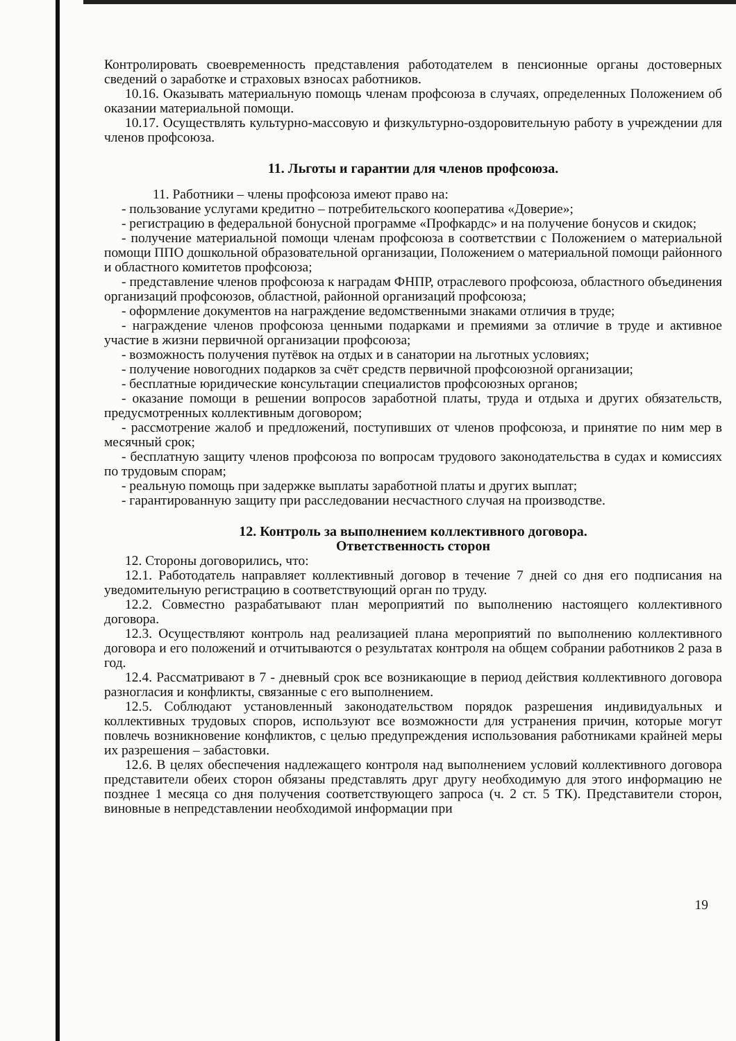Контролировать своевременность представления работодателем в пенсионные органы достоверных сведений о заработке и страховых взносах работников.
10.16. Оказывать материальную помощь членам профсоюза в случаях, определенных Положением об оказании материальной помощи.
10.17. Осуществлять культурно-массовую и физкультурно-оздоровительную работу в учреждении для членов профсоюза.
11. Льготы и гарантии для членов профсоюза.
11. Работники – члены профсоюза имеют право на:
- пользование услугами кредитно – потребительского кооператива «Доверие»;
- регистрацию в федеральной бонусной программе «Профкардс» и на получение бонусов и скидок;
- получение материальной помощи членам профсоюза в соответствии с Положением о материальной помощи ППО дошкольной образовательной организации, Положением о материальной помощи районного и областного комитетов профсоюза;
- представление членов профсоюза к наградам ФНПР, отраслевого профсоюза, областного объединения организаций профсоюзов, областной, районной организаций профсоюза;
- оформление документов на награждение ведомственными знаками отличия в труде;
- награждение членов профсоюза ценными подарками и премиями за отличие в труде и активное участие в жизни первичной организации профсоюза;
- возможность получения путёвок на отдых и в санатории на льготных условиях;
- получение новогодних подарков за счёт средств первичной профсоюзной организации;
- бесплатные юридические консультации специалистов профсоюзных органов;
- оказание помощи в решении вопросов заработной платы, труда и отдыха и других обязательств, предусмотренных коллективным договором;
- рассмотрение жалоб и предложений, поступивших от членов профсоюза, и принятие по ним мер в месячный срок;
- бесплатную защиту членов профсоюза по вопросам трудового законодательства в судах и комиссиях по трудовым спорам;
- реальную помощь при задержке выплаты заработной платы и других выплат;
- гарантированную защиту при расследовании несчастного случая на производстве.
12. Контроль за выполнением коллективного договора.
Ответственность сторон
12. Стороны договорились, что:
12.1. Работодатель направляет коллективный договор в течение 7 дней со дня его подписания на уведомительную регистрацию в соответствующий орган по труду.
12.2. Совместно разрабатывают план мероприятий по выполнению настоящего коллективного договора.
12.3. Осуществляют контроль над реализацией плана мероприятий по выполнению коллективного договора и его положений и отчитываются о результатах контроля на общем собрании работников 2 раза в год.
12.4. Рассматривают в 7 - дневный срок все возникающие в период действия коллективного договора разногласия и конфликты, связанные с его выполнением.
12.5. Соблюдают установленный законодательством порядок разрешения индивидуальных и коллективных трудовых споров, используют все возможности для устранения причин, которые могут повлечь возникновение конфликтов, с целью предупреждения использования работниками крайней меры их разрешения – забастовки.
12.6. В целях обеспечения надлежащего контроля над выполнением условий коллективного договора представители обеих сторон обязаны представлять друг другу необходимую для этого информацию не позднее 1 месяца со дня получения соответствующего запроса (ч. 2 ст. 5 ТК). Представители сторон, виновные в непредставлении необходимой информации при
19